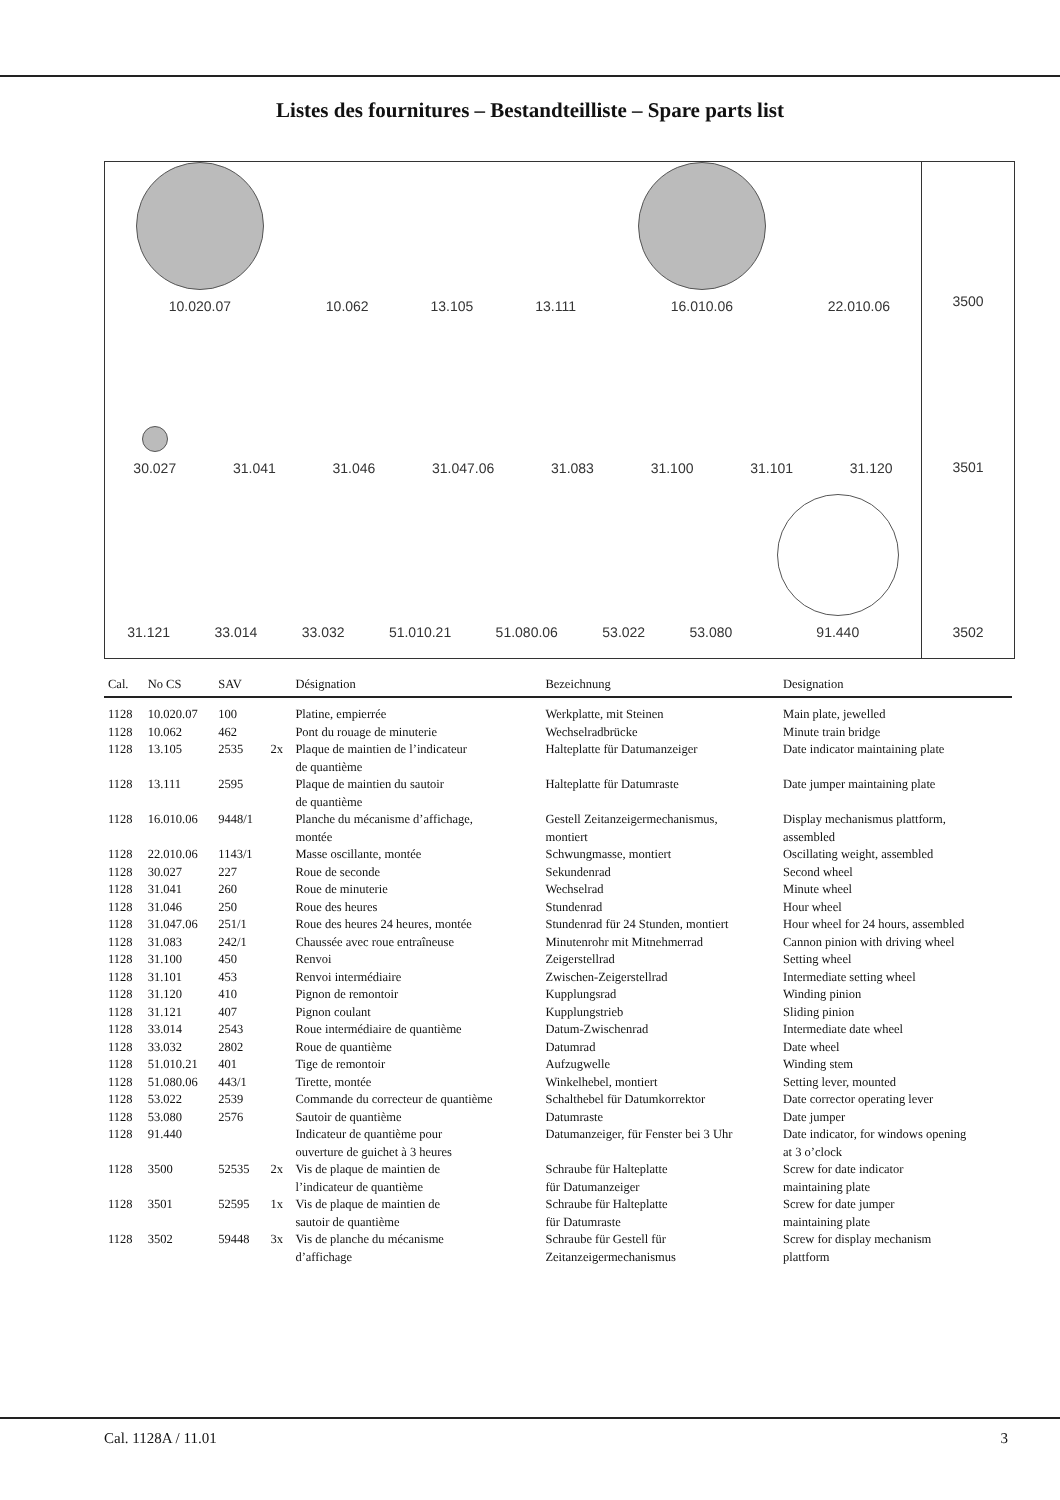Listes des fournitures – Bestandteilliste – Spare parts list
10.020.07
10.062
13.105
13.111
16.010.06
22.010.06
30.027
31.041
31.046
31.047.06
31.083
31.100
31.101
31.120
31.121
33.014
33.032
51.010.21
51.080.06
53.022
53.080
91.440
3500
3501
3502
| Cal. | No CS | SAV | | Désignation | Bezeichnung | Designation |
| --- | --- | --- | --- | --- | --- | --- |
| 1128 | 10.020.07 | 100 | | Platine, empierrée | Werkplatte, mit Steinen | Main plate, jewelled |
| 1128 | 10.062 | 462 | | Pont du rouage de minuterie | Wechselradbrücke | Minute train bridge |
| 1128 | 13.105 | 2535 | 2x | Plaque de maintien de l’indicateur de quantième | Halteplatte für Datumanzeiger | Date indicator maintaining plate |
| 1128 | 13.111 | 2595 | | Plaque de maintien du sautoir de quantième | Halteplatte für Datumraste | Date jumper maintaining plate |
| 1128 | 16.010.06 | 9448/1 | | Planche du mécanisme d’affichage, montée | Gestell Zeitanzeigermechanismus, montiert | Display mechanismus plattform, assembled |
| 1128 | 22.010.06 | 1143/1 | | Masse oscillante, montée | Schwungmasse, montiert | Oscillating weight, assembled |
| 1128 | 30.027 | 227 | | Roue de seconde | Sekundenrad | Second wheel |
| 1128 | 31.041 | 260 | | Roue de minuterie | Wechselrad | Minute wheel |
| 1128 | 31.046 | 250 | | Roue des heures | Stundenrad | Hour wheel |
| 1128 | 31.047.06 | 251/1 | | Roue des heures 24 heures, montée | Stundenrad für 24 Stunden, montiert | Hour wheel for 24 hours, assembled |
| 1128 | 31.083 | 242/1 | | Chaussée avec roue entraîneuse | Minutenrohr mit Mitnehmerrad | Cannon pinion with driving wheel |
| 1128 | 31.100 | 450 | | Renvoi | Zeigerstellrad | Setting wheel |
| 1128 | 31.101 | 453 | | Renvoi intermédiaire | Zwischen-Zeigerstellrad | Intermediate setting wheel |
| 1128 | 31.120 | 410 | | Pignon de remontoir | Kupplungsrad | Winding pinion |
| 1128 | 31.121 | 407 | | Pignon coulant | Kupplungstrieb | Sliding pinion |
| 1128 | 33.014 | 2543 | | Roue intermédiaire de quantième | Datum-Zwischenrad | Intermediate date wheel |
| 1128 | 33.032 | 2802 | | Roue de quantième | Datumrad | Date wheel |
| 1128 | 51.010.21 | 401 | | Tige de remontoir | Aufzugwelle | Winding stem |
| 1128 | 51.080.06 | 443/1 | | Tirette, montée | Winkelhebel, montiert | Setting lever, mounted |
| 1128 | 53.022 | 2539 | | Commande du correcteur de quantième | Schalthebel für Datumkorrektor | Date corrector operating lever |
| 1128 | 53.080 | 2576 | | Sautoir de quantième | Datumraste | Date jumper |
| 1128 | 91.440 | | | Indicateur de quantième pour ouverture de guichet à 3 heures | Datumanzeiger, für Fenster bei 3 Uhr | Date indicator, for windows opening at 3 o’clock |
| 1128 | 3500 | 52535 | 2x | Vis de plaque de maintien de l’indicateur de quantième | Schraube für Halteplatte für Datumanzeiger | Screw for date indicator maintaining plate |
| 1128 | 3501 | 52595 | 1x | Vis de plaque de maintien de sautoir de quantième | Schraube für Halteplatte für Datumraste | Screw for date jumper maintaining plate |
| 1128 | 3502 | 59448 | 3x | Vis de planche du mécanisme d’affichage | Schraube für Gestell für Zeitanzeigermechanismus | Screw for display mechanism plattform |
Cal. 1128A / 11.01 3